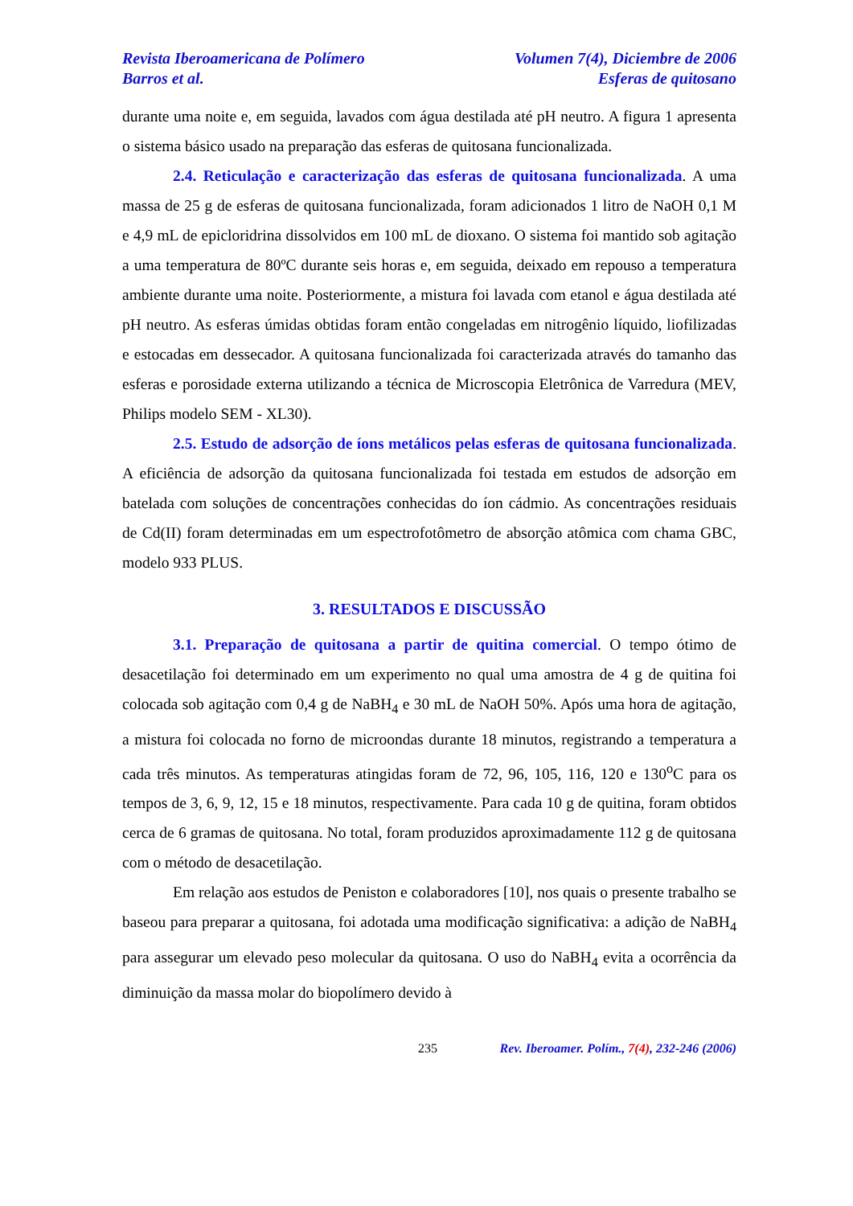Revista Iberoamericana de Polímero Volumen 7(4), Diciembre de 2006
Barros et al. Esferas de quitosano
durante uma noite e, em seguida, lavados com água destilada até pH neutro. A figura 1 apresenta o sistema básico usado na preparação das esferas de quitosana funcionalizada.
2.4. Reticulação e caracterização das esferas de quitosana funcionalizada. A uma massa de 25 g de esferas de quitosana funcionalizada, foram adicionados 1 litro de NaOH 0,1 M e 4,9 mL de epicloridrina dissolvidos em 100 mL de dioxano. O sistema foi mantido sob agitação a uma temperatura de 80ºC durante seis horas e, em seguida, deixado em repouso a temperatura ambiente durante uma noite. Posteriormente, a mistura foi lavada com etanol e água destilada até pH neutro. As esferas úmidas obtidas foram então congeladas em nitrogênio líquido, liofilizadas e estocadas em dessecador. A quitosana funcionalizada foi caracterizada através do tamanho das esferas e porosidade externa utilizando a técnica de Microscopia Eletrônica de Varredura (MEV, Philips modelo SEM - XL30).
2.5. Estudo de adsorção de íons metálicos pelas esferas de quitosana funcionalizada. A eficiência de adsorção da quitosana funcionalizada foi testada em estudos de adsorção em batelada com soluções de concentrações conhecidas do íon cádmio. As concentrações residuais de Cd(II) foram determinadas em um espectrofotômetro de absorção atômica com chama GBC, modelo 933 PLUS.
3. RESULTADOS E DISCUSSÃO
3.1. Preparação de quitosana a partir de quitina comercial. O tempo ótimo de desacetilação foi determinado em um experimento no qual uma amostra de 4 g de quitina foi colocada sob agitação com 0,4 g de NaBH<sub>4</sub> e 30 mL de NaOH 50%. Após uma hora de agitação, a mistura foi colocada no forno de microondas durante 18 minutos, registrando a temperatura a cada três minutos. As temperaturas atingidas foram de 72, 96, 105, 116, 120 e 130<sup>o</sup>C para os tempos de 3, 6, 9, 12, 15 e 18 minutos, respectivamente. Para cada 10 g de quitina, foram obtidos cerca de 6 gramas de quitosana. No total, foram produzidos aproximadamente 112 g de quitosana com o método de desacetilação.
Em relação aos estudos de Peniston e colaboradores [10], nos quais o presente trabalho se baseou para preparar a quitosana, foi adotada uma modificação significativa: a adição de NaBH<sub>4</sub> para assegurar um elevado peso molecular da quitosana. O uso do NaBH<sub>4</sub> evita a ocorrência da diminuição da massa molar do biopolímero devido à
235 Rev. Iberoamer. Polím., 7(4), 232-246 (2006)